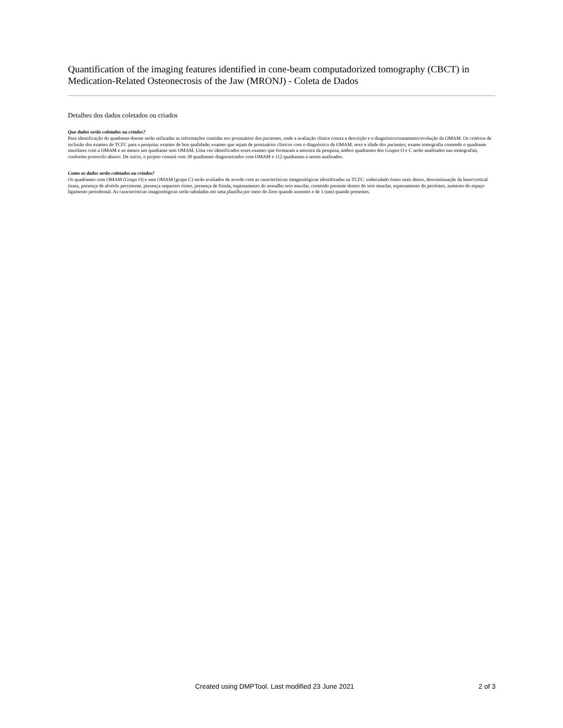Quantification of the imaging features identified in cone-beam computadorized tomography (CBCT) in Medication-Related Osteonecrosis of the Jaw (MRONJ) - Coleta de Dados
Detalhes dos dados coletados ou criados
Que dados serão coletados ou criados?
Para identificação do quadrante doente serão utilizadas as informações contidas nos prontuários dos pacientes, onde a avaliação clínica consta a descrição e o diagnóstico/tratamento/evolução da OMAM. Os critérios de inclusão dos exames de TCFC para a pesquisa: exames de boa qualidade; exames que sejam de prontuários clínicos com o diagnóstico da OMAM, sexo e idade dos pacientes; exame tomografia contendo o quadrante maxilares com a OMAM e ao menos um quadrante sem OMAM. Uma vez identificados esses exames que formaram a amostra da pesquisa, ambos quadrantes dos Grupos O e C serão analisados nas tomografias, conforme protocolo abaixo. De início, o projeto contará com 30 quadrantes diagnosticados com OMAM e 112 quadrantes a serem analisados.
Como os dados serão coletados ou criados?
Os quadrantes com OMAM (Grupo O) e sem OMAM (grupo C) serão avaliados de acordo com as características imaginológicas identificadas na TCFC: trabeculado ósseo mais denso, descontinuação da base/cortical óssea, presença de alvéolo persistente, presença sequestro ósseo, presença de fístula, espessamento do assoalho seio maxilar, conteúdo presente dentro do seio maxilar, espessamento do periósteo, aumento do espaço ligamento periodontal. As características imaginologicas serão tabuladas em uma planilha por meio do Zero quando ausentes e de 1 (um) quando presentes.
Created using DMPTool. Last modified 23 June 2021 2 of 3